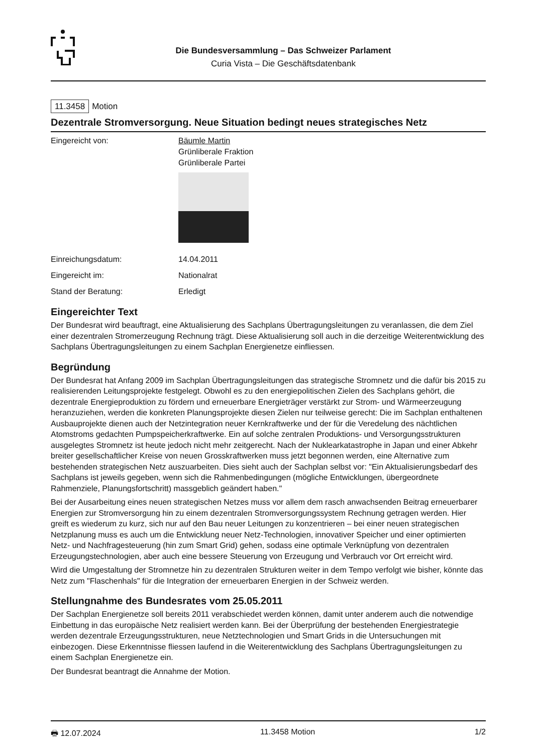Die Bundesversammlung – Das Schweizer Parlament
Curia Vista – Die Geschäftsdatenbank
11.3458 Motion
Dezentrale Stromversorgung. Neue Situation bedingt neues strategisches Netz
Eingereicht von: Bäumle Martin
Grünliberale Fraktion
Grünliberale Partei
Einreichungsdatum: 14.04.2011
Eingereicht im: Nationalrat
Stand der Beratung: Erledigt
Eingereichter Text
Der Bundesrat wird beauftragt, eine Aktualisierung des Sachplans Übertragungsleitungen zu veranlassen, die dem Ziel einer dezentralen Stromerzeugung Rechnung trägt. Diese Aktualisierung soll auch in die derzeitige Weiterentwicklung des Sachplans Übertragungsleitungen zu einem Sachplan Energienetze einfliessen.
Begründung
Der Bundesrat hat Anfang 2009 im Sachplan Übertragungsleitungen das strategische Stromnetz und die dafür bis 2015 zu realisierenden Leitungsprojekte festgelegt. Obwohl es zu den energiepolitischen Zielen des Sachplans gehört, die dezentrale Energieproduktion zu fördern und erneuerbare Energieträger verstärkt zur Strom- und Wärmeerzeugung heranzuziehen, werden die konkreten Planungsprojekte diesen Zielen nur teilweise gerecht: Die im Sachplan enthaltenen Ausbauprojekte dienen auch der Netzintegration neuer Kernkraftwerke und der für die Veredelung des nächtlichen Atomstroms gedachten Pumpspeicherkraftwerke. Ein auf solche zentralen Produktions- und Versorgungsstrukturen ausgelegtes Stromnetz ist heute jedoch nicht mehr zeitgerecht. Nach der Nuklearkatastrophe in Japan und einer Abkehr breiter gesellschaftlicher Kreise von neuen Grosskraftwerken muss jetzt begonnen werden, eine Alternative zum bestehenden strategischen Netz auszuarbeiten. Dies sieht auch der Sachplan selbst vor: "Ein Aktualisierungsbedarf des Sachplans ist jeweils gegeben, wenn sich die Rahmenbedingungen (mögliche Entwicklungen, übergeordnete Rahmenziele, Planungsfortschritt) massgeblich geändert haben."
Bei der Ausarbeitung eines neuen strategischen Netzes muss vor allem dem rasch anwachsenden Beitrag erneuerbarer Energien zur Stromversorgung hin zu einem dezentralen Stromversorgungssystem Rechnung getragen werden. Hier greift es wiederum zu kurz, sich nur auf den Bau neuer Leitungen zu konzentrieren – bei einer neuen strategischen Netzplanung muss es auch um die Entwicklung neuer Netz-Technologien, innovativer Speicher und einer optimierten Netz- und Nachfragesteuerung (hin zum Smart Grid) gehen, sodass eine optimale Verknüpfung von dezentralen Erzeugungstechnologien, aber auch eine bessere Steuerung von Erzeugung und Verbrauch vor Ort erreicht wird.
Wird die Umgestaltung der Stromnetze hin zu dezentralen Strukturen weiter in dem Tempo verfolgt wie bisher, könnte das Netz zum "Flaschenhals" für die Integration der erneuerbaren Energien in der Schweiz werden.
Stellungnahme des Bundesrates vom 25.05.2011
Der Sachplan Energienetze soll bereits 2011 verabschiedet werden können, damit unter anderem auch die notwendige Einbettung in das europäische Netz realisiert werden kann. Bei der Überprüfung der bestehenden Energiestrategie werden dezentrale Erzeugungsstrukturen, neue Netztechnologien und Smart Grids in die Untersuchungen mit einbezogen. Diese Erkenntnisse fliessen laufend in die Weiterentwicklung des Sachplans Übertragungsleitungen zu einem Sachplan Energienetze ein.
Der Bundesrat beantragt die Annahme der Motion.
🖶 12.07.2024 11.3458 Motion 1/2